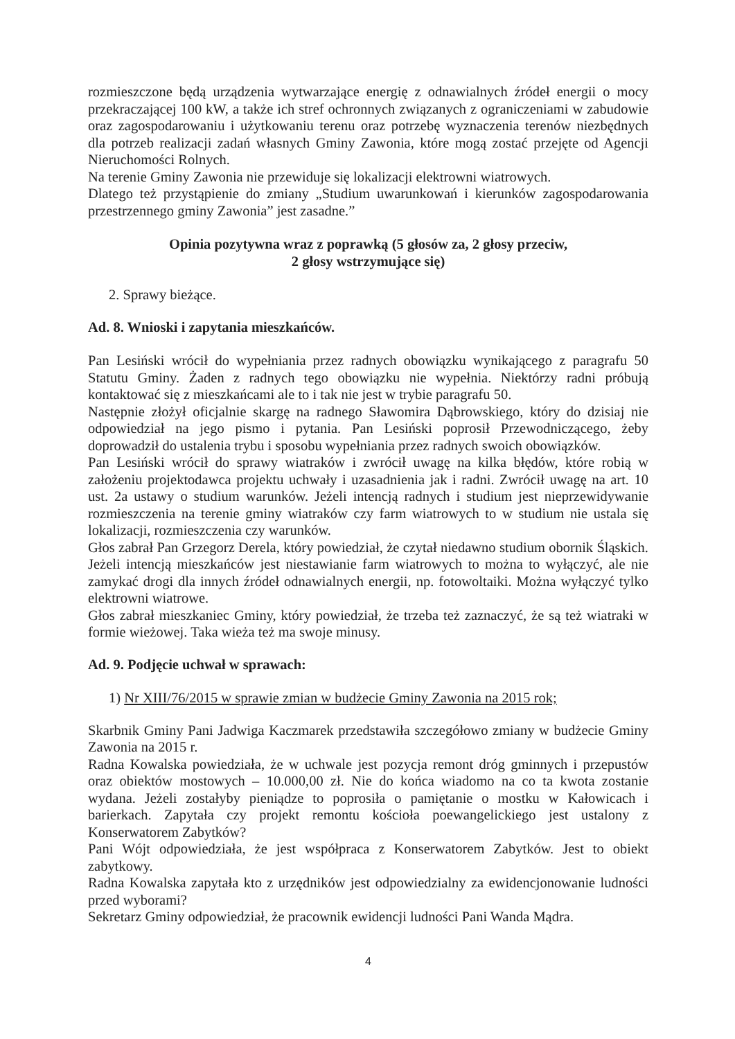rozmieszczone będą urządzenia wytwarzające energię z odnawialnych źródeł energii o mocy przekraczającej 100 kW, a także ich stref ochronnych związanych z ograniczeniami w zabudowie oraz zagospodarowaniu i użytkowaniu terenu oraz potrzebę wyznaczenia terenów niezbędnych dla potrzeb realizacji zadań własnych Gminy Zawonia, które mogą zostać przejęte od Agencji Nieruchomości Rolnych.
Na terenie Gminy Zawonia nie przewiduje się lokalizacji elektrowni wiatrowych.
Dlatego też przystąpienie do zmiany „Studium uwarunkowań i kierunków zagospodarowania przestrzennego gminy Zawonia” jest zasadne.”
Opinia pozytywna wraz z poprawką (5 głosów za, 2 głosy przeciw,
2 głosy wstrzymujące się)
2. Sprawy bieżące.
Ad. 8. Wnioski i zapytania mieszkańców.
Pan Lesiński wrócił do wypełniania przez radnych obowiązku wynikającego z paragrafu 50 Statutu Gminy. Żaden z radnych tego obowiązku nie wypełnia. Niektórzy radni próbują kontaktować się z mieszkańcami ale to i tak nie jest w trybie paragrafu 50.
Następnie złożył oficjalnie skargę na radnego Sławomira Dąbrowskiego, który do dzisiaj nie odpowiedział na jego pismo i pytania. Pan Lesiński poprosił Przewodniczącego, żeby doprowadził do ustalenia trybu i sposobu wypełniania przez radnych swoich obowiązków.
Pan Lesiński wrócił do sprawy wiatraków i zwrócił uwagę na kilka błędów, które robią w założeniu projektodawca projektu uchwały i uzasadnienia jak i radni. Zwrócił uwagę na art. 10 ust. 2a ustawy o studium warunków. Jeżeli intencją radnych i studium jest nieprzewidywanie rozmieszczenia na terenie gminy wiatraków czy farm wiatrowych to w studium nie ustala się lokalizacji, rozmieszczenia czy warunków.
Głos zabrał Pan Grzegorz Derela, który powiedział, że czytał niedawno studium obornik Śląskich. Jeżeli intencją mieszkańców jest niestawianie farm wiatrowych to można to wyłączyć, ale nie zamykać drogi dla innych źródeł odnawialnych energii, np. fotowoltaiki. Można wyłączyć tylko elektrowni wiatrowe.
Głos zabrał mieszkaniec Gminy, który powiedział, że trzeba też zaznaczyć, że są też wiatraki w formie wieżowej. Taka wieża też ma swoje minusy.
Ad. 9. Podjęcie uchwał w sprawach:
1) Nr XIII/76/2015 w sprawie zmian w budżecie Gminy Zawonia na 2015 rok;
Skarbnik Gminy Pani Jadwiga Kaczmarek przedstawiła szczegółowo zmiany w budżecie Gminy Zawonia na 2015 r.
Radna Kowalska powiedziała, że w uchwale jest pozycja remont dróg gminnych i przepustów oraz obiektów mostowych – 10.000,00 zł. Nie do końca wiadomo na co ta kwota zostanie wydana. Jeżeli zostałyby pieniądze to poprosiła o pamiętanie o mostku w Kałowicach i barierkach. Zapytała czy projekt remontu kościoła poewangelickiego jest ustalony z Konserwatorem Zabytków?
Pani Wójt odpowiedziała, że jest współpraca z Konserwatorem Zabytków. Jest to obiekt zabytkowy.
Radna Kowalska zapytała kto z urzędników jest odpowiedzialny za ewidencjonowanie ludności przed wyborami?
Sekretarz Gminy odpowiedział, że pracownik ewidencji ludności Pani Wanda Mądra.
4